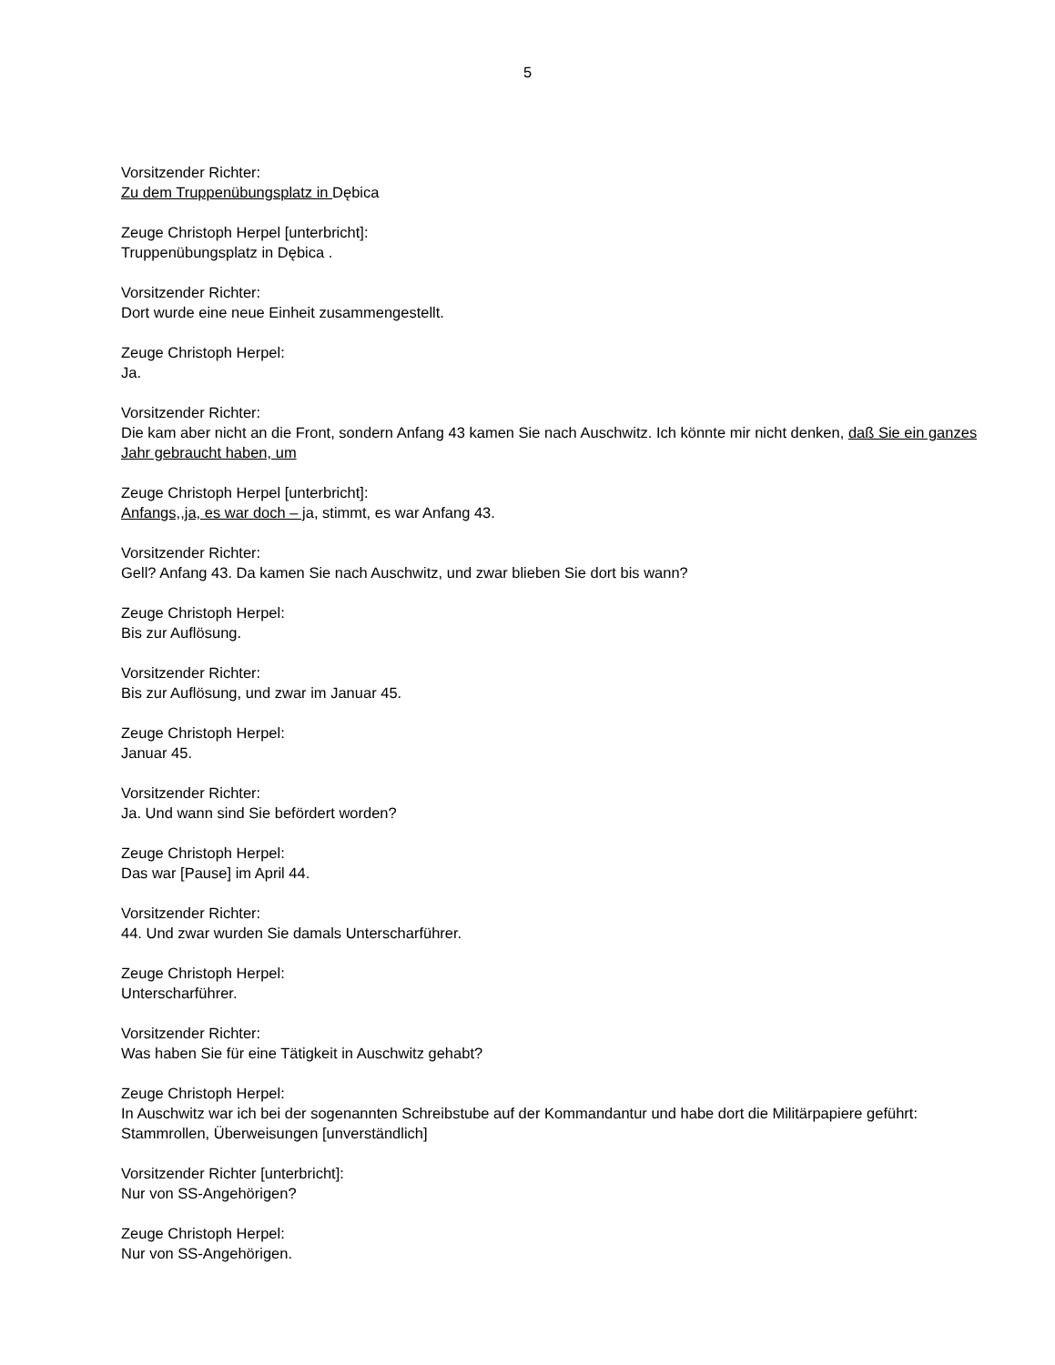5
Vorsitzender Richter:
Zu dem Truppenübungsplatz in Dębica
Zeuge Christoph Herpel [unterbricht]:
Truppenübungsplatz in Dębica .
Vorsitzender Richter:
Dort wurde eine neue Einheit zusammengestellt.
Zeuge Christoph Herpel:
Ja.
Vorsitzender Richter:
Die kam aber nicht an die Front, sondern Anfang 43 kamen Sie nach Auschwitz. Ich könnte mir nicht denken, daß Sie ein ganzes Jahr gebraucht haben, um
Zeuge Christoph Herpel [unterbricht]:
Anfangs,,ja, es war doch – ja, stimmt, es war Anfang 43.
Vorsitzender Richter:
Gell? Anfang 43. Da kamen Sie nach Auschwitz, und zwar blieben Sie dort bis wann?
Zeuge Christoph Herpel:
Bis zur Auflösung.
Vorsitzender Richter:
Bis zur Auflösung, und zwar im Januar 45.
Zeuge Christoph Herpel:
Januar 45.
Vorsitzender Richter:
Ja. Und wann sind Sie befördert worden?
Zeuge Christoph Herpel:
Das war [Pause] im April 44.
Vorsitzender Richter:
44. Und zwar wurden Sie damals Unterscharführer.
Zeuge Christoph Herpel:
Unterscharführer.
Vorsitzender Richter:
Was haben Sie für eine Tätigkeit in Auschwitz gehabt?
Zeuge Christoph Herpel:
In Auschwitz war ich bei der sogenannten Schreibstube auf der Kommandantur und habe dort die Militärpapiere geführt: Stammrollen, Überweisungen [unverständlich]
Vorsitzender Richter [unterbricht]:
Nur von SS-Angehörigen?
Zeuge Christoph Herpel:
Nur von SS-Angehörigen.